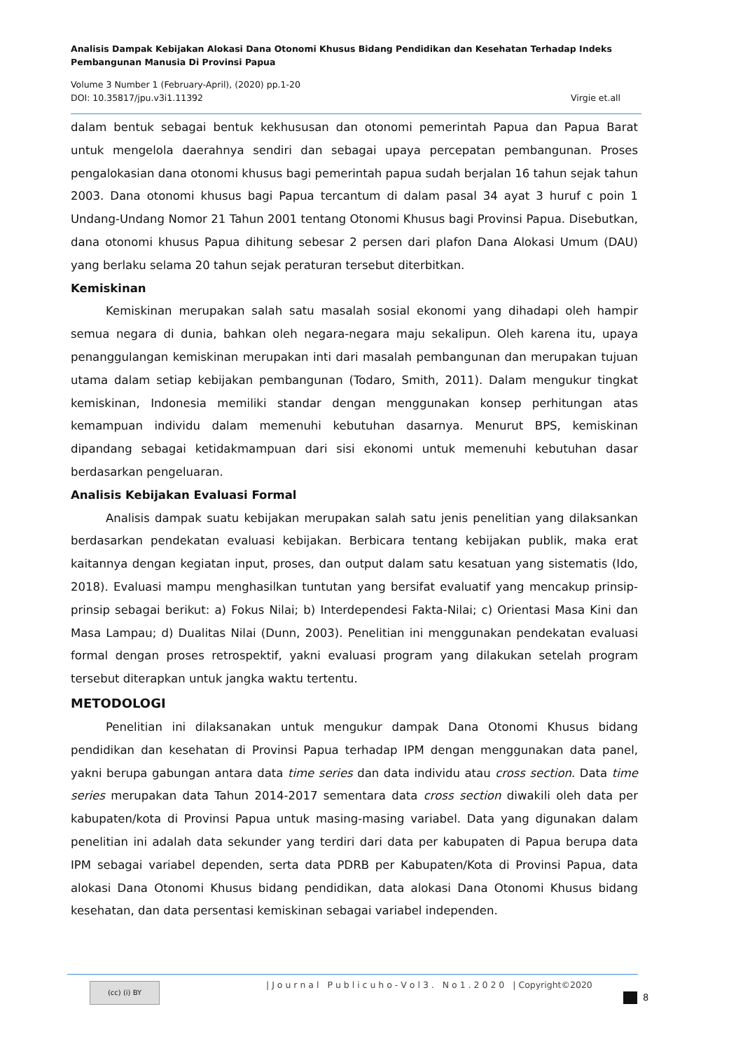Analisis Dampak Kebijakan Alokasi Dana Otonomi Khusus Bidang Pendidikan dan Kesehatan Terhadap Indeks Pembangunan Manusia Di Provinsi Papua
Volume 3 Number 1 (February-April), (2020) pp.1-20
DOI: 10.35817/jpu.v3i1.11392 Virgie et.all
dalam bentuk sebagai bentuk kekhususan dan otonomi pemerintah Papua dan Papua Barat untuk mengelola daerahnya sendiri dan sebagai upaya percepatan pembangunan. Proses pengalokasian dana otonomi khusus bagi pemerintah papua sudah berjalan 16 tahun sejak tahun 2003. Dana otonomi khusus bagi Papua tercantum di dalam pasal 34 ayat 3 huruf c poin 1 Undang-Undang Nomor 21 Tahun 2001 tentang Otonomi Khusus bagi Provinsi Papua. Disebutkan, dana otonomi khusus Papua dihitung sebesar 2 persen dari plafon Dana Alokasi Umum (DAU) yang berlaku selama 20 tahun sejak peraturan tersebut diterbitkan.
Kemiskinan
Kemiskinan merupakan salah satu masalah sosial ekonomi yang dihadapi oleh hampir semua negara di dunia, bahkan oleh negara-negara maju sekalipun. Oleh karena itu, upaya penanggulangan kemiskinan merupakan inti dari masalah pembangunan dan merupakan tujuan utama dalam setiap kebijakan pembangunan (Todaro, Smith, 2011). Dalam mengukur tingkat kemiskinan, Indonesia memiliki standar dengan menggunakan konsep perhitungan atas kemampuan individu dalam memenuhi kebutuhan dasarnya. Menurut BPS, kemiskinan dipandang sebagai ketidakmampuan dari sisi ekonomi untuk memenuhi kebutuhan dasar berdasarkan pengeluaran.
Analisis Kebijakan Evaluasi Formal
Analisis dampak suatu kebijakan merupakan salah satu jenis penelitian yang dilaksankan berdasarkan pendekatan evaluasi kebijakan. Berbicara tentang kebijakan publik, maka erat kaitannya dengan kegiatan input, proses, dan output dalam satu kesatuan yang sistematis (Ido, 2018). Evaluasi mampu menghasilkan tuntutan yang bersifat evaluatif yang mencakup prinsip-prinsip sebagai berikut: a) Fokus Nilai; b) Interdependesi Fakta-Nilai; c) Orientasi Masa Kini dan Masa Lampau; d) Dualitas Nilai (Dunn, 2003). Penelitian ini menggunakan pendekatan evaluasi formal dengan proses retrospektif, yakni evaluasi program yang dilakukan setelah program tersebut diterapkan untuk jangka waktu tertentu.
METODOLOGI
Penelitian ini dilaksanakan untuk mengukur dampak Dana Otonomi Khusus bidang pendidikan dan kesehatan di Provinsi Papua terhadap IPM dengan menggunakan data panel, yakni berupa gabungan antara data time series dan data individu atau cross section. Data time series merupakan data Tahun 2014-2017 sementara data cross section diwakili oleh data per kabupaten/kota di Provinsi Papua untuk masing-masing variabel. Data yang digunakan dalam penelitian ini adalah data sekunder yang terdiri dari data per kabupaten di Papua berupa data IPM sebagai variabel dependen, serta data PDRB per Kabupaten/Kota di Provinsi Papua, data alokasi Dana Otonomi Khusus bidang pendidikan, data alokasi Dana Otonomi Khusus bidang kesehatan, dan data persentasi kemiskinan sebagai variabel independen.
(cc) (i) BY
| J o u r n a l P u b l i c u h o - V o l 3 . N o 1 . 2 0 2 0 | Copyright©2020
8